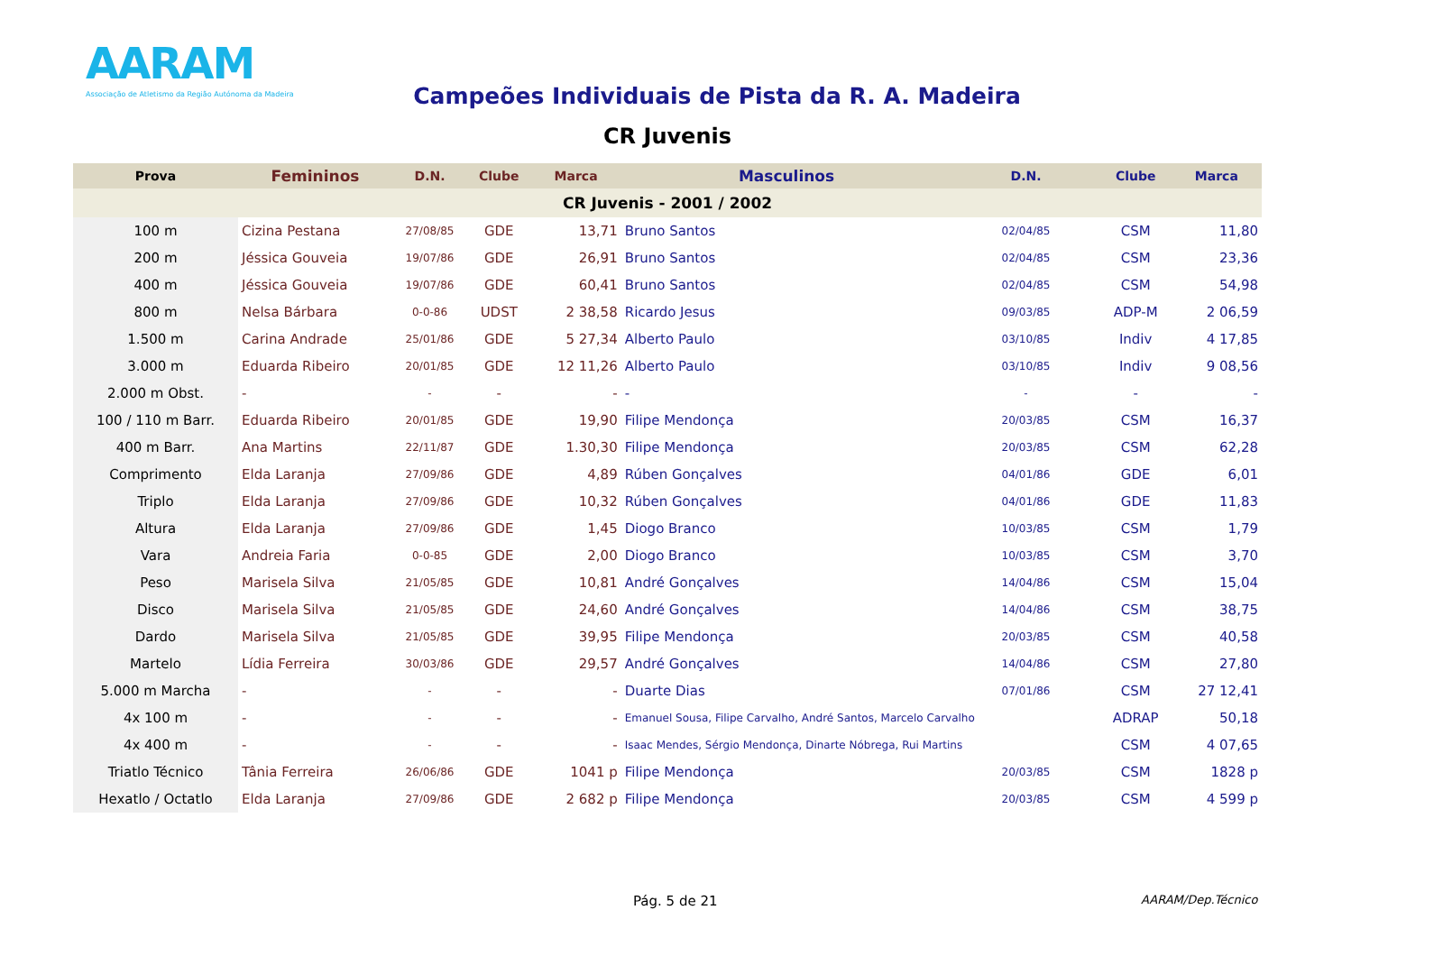AARAM
Associação de Atletismo da Região Autónoma da Madeira
Campeões Individuais de Pista da R. A. Madeira
CR Juvenis
| Prova | Femininos | D.N. | Clube | Marca | Masculinos | D.N. | Clube | Marca |
| --- | --- | --- | --- | --- | --- | --- | --- | --- |
| CR Juvenis - 2001 / 2002 | | | | | | | | |
| 100 m | Cizina Pestana | 27/08/85 | GDE | 13,71 | Bruno Santos | 02/04/85 | CSM | 11,80 |
| 200 m | Jéssica Gouveia | 19/07/86 | GDE | 26,91 | Bruno Santos | 02/04/85 | CSM | 23,36 |
| 400 m | Jéssica Gouveia | 19/07/86 | GDE | 60,41 | Bruno Santos | 02/04/85 | CSM | 54,98 |
| 800 m | Nelsa Bárbara | 0-0-86 | UDST | 2 38,58 | Ricardo Jesus | 09/03/85 | ADP-M | 2 06,59 |
| 1.500 m | Carina Andrade | 25/01/86 | GDE | 5 27,34 | Alberto Paulo | 03/10/85 | Indiv | 4 17,85 |
| 3.000 m | Eduarda Ribeiro | 20/01/85 | GDE | 12 11,26 | Alberto Paulo | 03/10/85 | Indiv | 9 08,56 |
| 2.000 m Obst. | - | - | - | - | - | - | - | - |
| 100 / 110 m Barr. | Eduarda Ribeiro | 20/01/85 | GDE | 19,90 | Filipe Mendonça | 20/03/85 | CSM | 16,37 |
| 400 m Barr. | Ana Martins | 22/11/87 | GDE | 1.30,30 | Filipe Mendonça | 20/03/85 | CSM | 62,28 |
| Comprimento | Elda Laranja | 27/09/86 | GDE | 4,89 | Rúben Gonçalves | 04/01/86 | GDE | 6,01 |
| Triplo | Elda Laranja | 27/09/86 | GDE | 10,32 | Rúben Gonçalves | 04/01/86 | GDE | 11,83 |
| Altura | Elda Laranja | 27/09/86 | GDE | 1,45 | Diogo Branco | 10/03/85 | CSM | 1,79 |
| Vara | Andreia Faria | 0-0-85 | GDE | 2,00 | Diogo Branco | 10/03/85 | CSM | 3,70 |
| Peso | Marisela Silva | 21/05/85 | GDE | 10,81 | André Gonçalves | 14/04/86 | CSM | 15,04 |
| Disco | Marisela Silva | 21/05/85 | GDE | 24,60 | André Gonçalves | 14/04/86 | CSM | 38,75 |
| Dardo | Marisela Silva | 21/05/85 | GDE | 39,95 | Filipe Mendonça | 20/03/85 | CSM | 40,58 |
| Martelo | Lídia Ferreira | 30/03/86 | GDE | 29,57 | André Gonçalves | 14/04/86 | CSM | 27,80 |
| 5.000 m Marcha | - | - | - | - | Duarte Dias | 07/01/86 | CSM | 27 12,41 |
| 4x 100 m | - | - | - | - | Emanuel Sousa, Filipe Carvalho, André Santos, Marcelo Carvalho | | ADRAP | 50,18 |
| 4x 400 m | - | - | - | - | Isaac Mendes, Sérgio Mendonça, Dinarte Nóbrega, Rui Martins | | CSM | 4 07,65 |
| Triatlo Técnico | Tânia Ferreira | 26/06/86 | GDE | 1041 p | Filipe Mendonça | 20/03/85 | CSM | 1828 p |
| Hexatlo / Octatlo | Elda Laranja | 27/09/86 | GDE | 2 682 p | Filipe Mendonça | 20/03/85 | CSM | 4 599 p |
Pág. 5 de 21 AARAM/Dep.Técnico